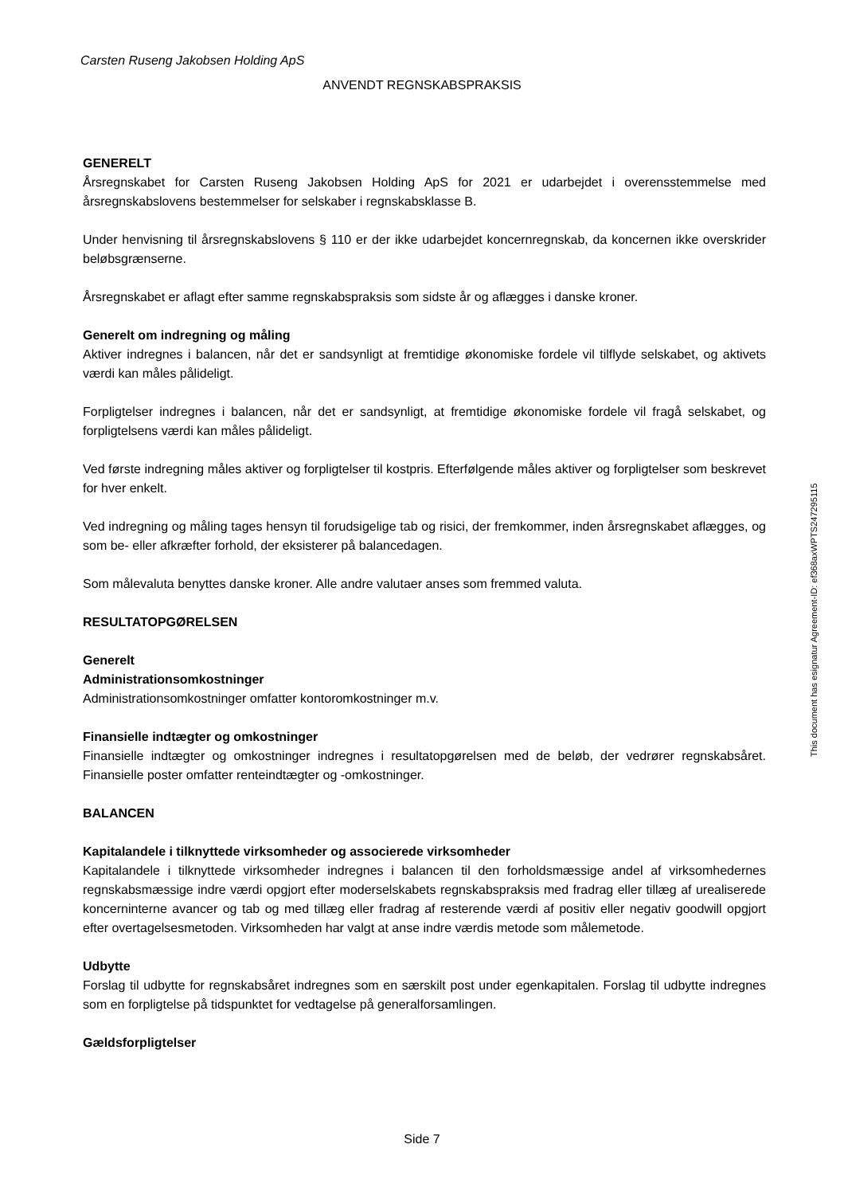Carsten Ruseng Jakobsen Holding ApS
ANVENDT REGNSKABSPRAKSIS
GENERELT
Årsregnskabet for Carsten Ruseng Jakobsen Holding ApS for 2021 er udarbejdet i overensstemmelse med årsregnskabslovens bestemmelser for selskaber i regnskabsklasse B.
Under henvisning til årsregnskabslovens § 110 er der ikke udarbejdet koncernregnskab, da koncernen ikke overskrider beløbsgrænserne.
Årsregnskabet er aflagt efter samme regnskabspraksis som sidste år og aflægges i danske kroner.
Generelt om indregning og måling
Aktiver indregnes i balancen, når det er sandsynligt at fremtidige økonomiske fordele vil tilflyde selskabet, og aktivets værdi kan måles pålideligt.
Forpligtelser indregnes i balancen, når det er sandsynligt, at fremtidige økonomiske fordele vil fragå selskabet, og forpligtelsens værdi kan måles pålideligt.
Ved første indregning måles aktiver og forpligtelser til kostpris. Efterfølgende måles aktiver og forpligtelser som beskrevet for hver enkelt.
Ved indregning og måling tages hensyn til forudsigelige tab og risici, der fremkommer, inden årsregnskabet aflægges, og som be- eller afkræfter forhold, der eksisterer på balancedagen.
Som målevaluta benyttes danske kroner. Alle andre valutaer anses som fremmed valuta.
RESULTATOPGØRELSEN
Generelt
Administrationsomkostninger
Administrationsomkostninger omfatter kontoromkostninger m.v.
Finansielle indtægter og omkostninger
Finansielle indtægter og omkostninger indregnes i resultatopgørelsen med de beløb, der vedrører regnskabsåret. Finansielle poster omfatter renteindtægter og -omkostninger.
BALANCEN
Kapitalandele i tilknyttede virksomheder og associerede virksomheder
Kapitalandele i tilknyttede virksomheder indregnes i balancen til den forholdsmæssige andel af virksomhedernes regnskabsmæssige indre værdi opgjort efter moderselskabets regnskabspraksis med fradrag eller tillæg af urealiserede koncerninterne avancer og tab og med tillæg eller fradrag af resterende værdi af positiv eller negativ goodwill opgjort efter overtagelsesmetoden. Virksomheden har valgt at anse indre værdis metode som målemetode.
Udbytte
Forslag til udbytte for regnskabsåret indregnes som en særskilt post under egenkapitalen. Forslag til udbytte indregnes som en forpligtelse på tidspunktet for vedtagelse på generalforsamlingen.
Gældsforpligtelser
This document has esignatur Agreement-ID: ef368axWPTS247295115
Side 7